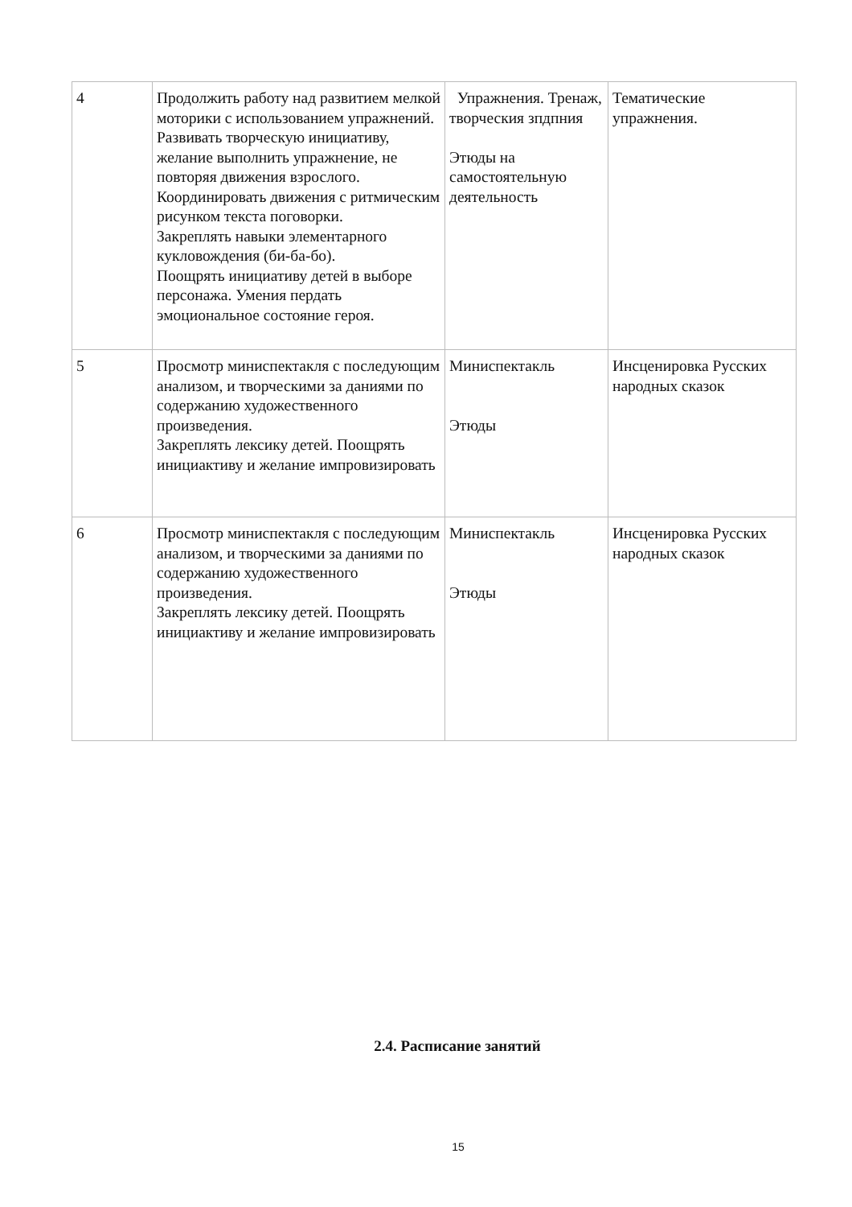| 4 | Продолжить работу над развитием мелкой моторики с использованием упражнений. Развивать творческую инициативу, желание выполнить упражнение, не повторяя движения взрослого. Координировать движения с ритмическим рисунком текста поговорки. Закреплять навыки элементарного кукловождения (би-ба-бо). Поощрять инициативу детей в выборе персонажа. Умения пердать эмоциональное состояние героя. | Упражнения. Тренаж, творческия зпдпния Этюды на самостоятельную деятельность | Тематические упражнения. |
| 5 | Просмотр миниспектакля с последующим анализом, и творческими за даниями по содержанию художественного произведения. Закреплять лексику детей. Поощрять инициактиву и желание импровизировать | Миниспектакль Этюды | Инсценировка Русских народных сказок |
| 6 | Просмотр миниспектакля с последующим анализом, и творческими за даниями по содержанию художественного произведения. Закреплять лексику детей. Поощрять инициактиву и желание импровизировать | Миниспектакль Этюды | Инсценировка Русских народных сказок |
2.4. Расписание занятий
15